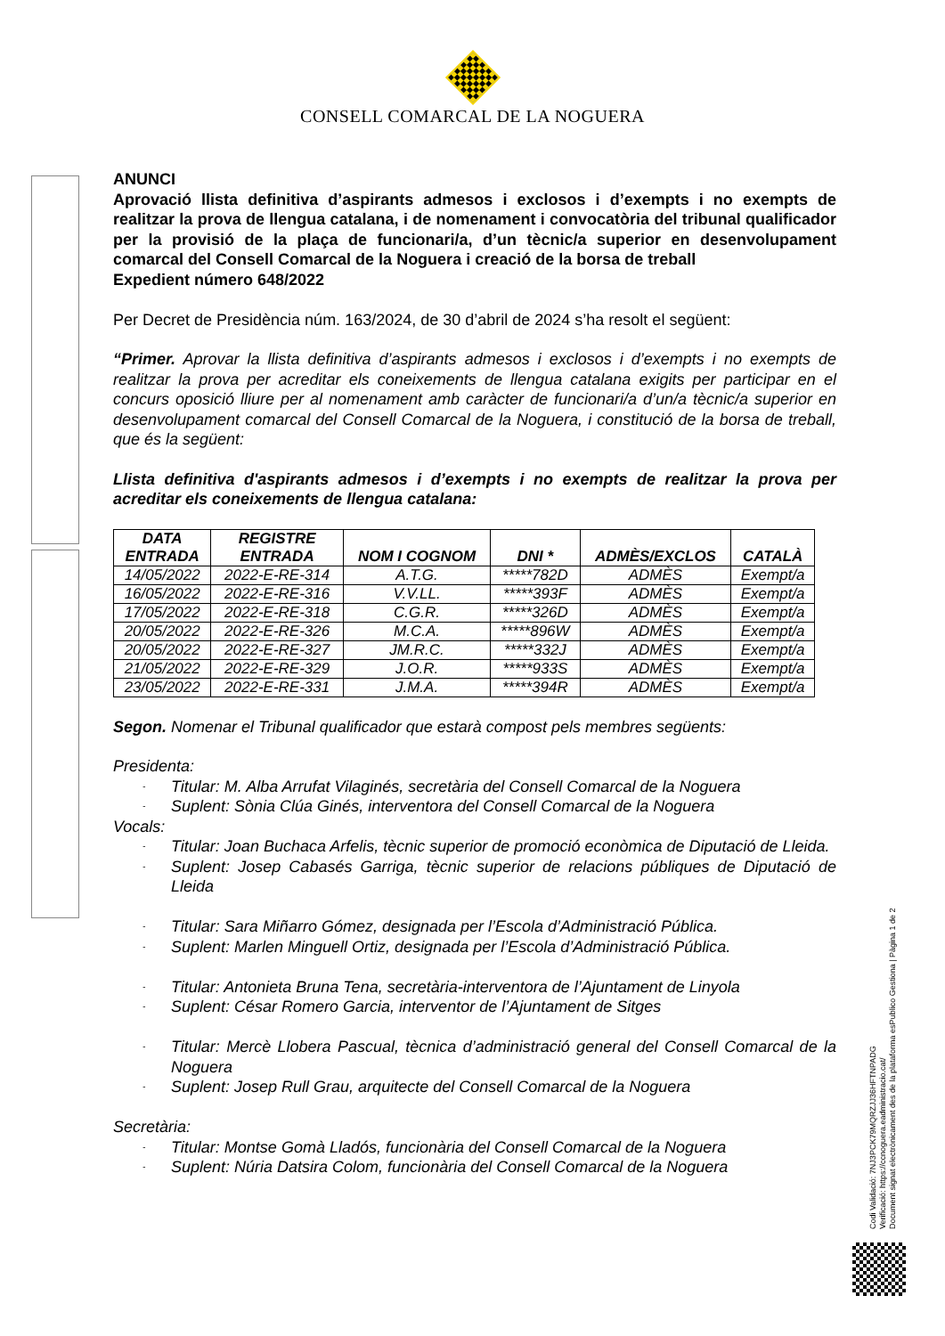CONSELL COMARCAL DE LA NOGUERA
ANUNCI
Aprovació llista definitiva d’aspirants admesos i exclosos i d’exempts i no exempts de realitzar la prova de llengua catalana, i de nomenament i convocatòria del tribunal qualificador per la provisió de la plaça de funcionari/a, d’un tècnic/a superior en desenvolupament comarcal del Consell Comarcal de la Noguera i creació de la borsa de treball
Expedient número 648/2022
Per Decret de Presidència núm. 163/2024, de 30 d’abril de 2024 s’ha resolt el següent:
“Primer. Aprovar la llista definitiva d’aspirants admesos i exclosos i d’exempts i no exempts de realitzar la prova per acreditar els coneixements de llengua catalana exigits per participar en el concurs oposició lliure per al nomenament amb caràcter de funcionari/a d’un/a tècnic/a superior en desenvolupament comarcal del Consell Comarcal de la Noguera, i constitució de la borsa de treball, que és la següent:
Llista definitiva d'aspirants admesos i d’exempts i no exempts de realitzar la prova per acreditar els coneixements de llengua catalana:
| DATA ENTRADA | REGISTRE ENTRADA | NOM I COGNOM | DNI * | ADMÈS/EXCLOS | CATALÀ |
| --- | --- | --- | --- | --- | --- |
| 14/05/2022 | 2022-E-RE-314 | A.T.G. | *****782D | ADMÈS | Exempt/a |
| 16/05/2022 | 2022-E-RE-316 | V.V.LL. | *****393F | ADMÈS | Exempt/a |
| 17/05/2022 | 2022-E-RE-318 | C.G.R. | *****326D | ADMÈS | Exempt/a |
| 20/05/2022 | 2022-E-RE-326 | M.C.A. | *****896W | ADMÈS | Exempt/a |
| 20/05/2022 | 2022-E-RE-327 | JM.R.C. | *****332J | ADMÈS | Exempt/a |
| 21/05/2022 | 2022-E-RE-329 | J.O.R. | *****933S | ADMÈS | Exempt/a |
| 23/05/2022 | 2022-E-RE-331 | J.M.A. | *****394R | ADMÈS | Exempt/a |
Segon. Nomenar el Tribunal qualificador que estarà compost pels membres següents:
Presidenta:
- Titular: M. Alba Arrufat Vilaginés, secretària del Consell Comarcal de la Noguera
- Suplent: Sònia Clúa Ginés, interventora del Consell Comarcal de la Noguera
Vocals:
- Titular: Joan Buchaca Arfelis, tècnic superior de promoció econòmica de Diputació de Lleida.
- Suplent: Josep Cabasés Garriga, tècnic superior de relacions públiques de Diputació de Lleida
- Titular: Sara Miñarro Gómez, designada per l’Escola d’Administració Pública.
- Suplent: Marlen Minguell Ortiz, designada per l’Escola d’Administració Pública.
- Titular: Antonieta Bruna Tena, secretària-interventora de l’Ajuntament de Linyola
- Suplent: César Romero Garcia, interventor de l’Ajuntament de Sitges
- Titular: Mercè Llobera Pascual, tècnica d’administració general del Consell Comarcal de la Noguera
- Suplent: Josep Rull Grau, arquitecte del Consell Comarcal de la Noguera
Secretària:
- Titular: Montse Gomà Lladós, funcionària del Consell Comarcal de la Noguera
- Suplent: Núria Datsira Colom, funcionària del Consell Comarcal de la Noguera
Codi Validació: 7NJ3PCK79MQRZJJ36HFTNPADG
Verificació: https://ccnoguera.eadministracio.cat/
Document signat electrònicament des de la plataforma esPublico Gestiona | Pàgina 1 de 2